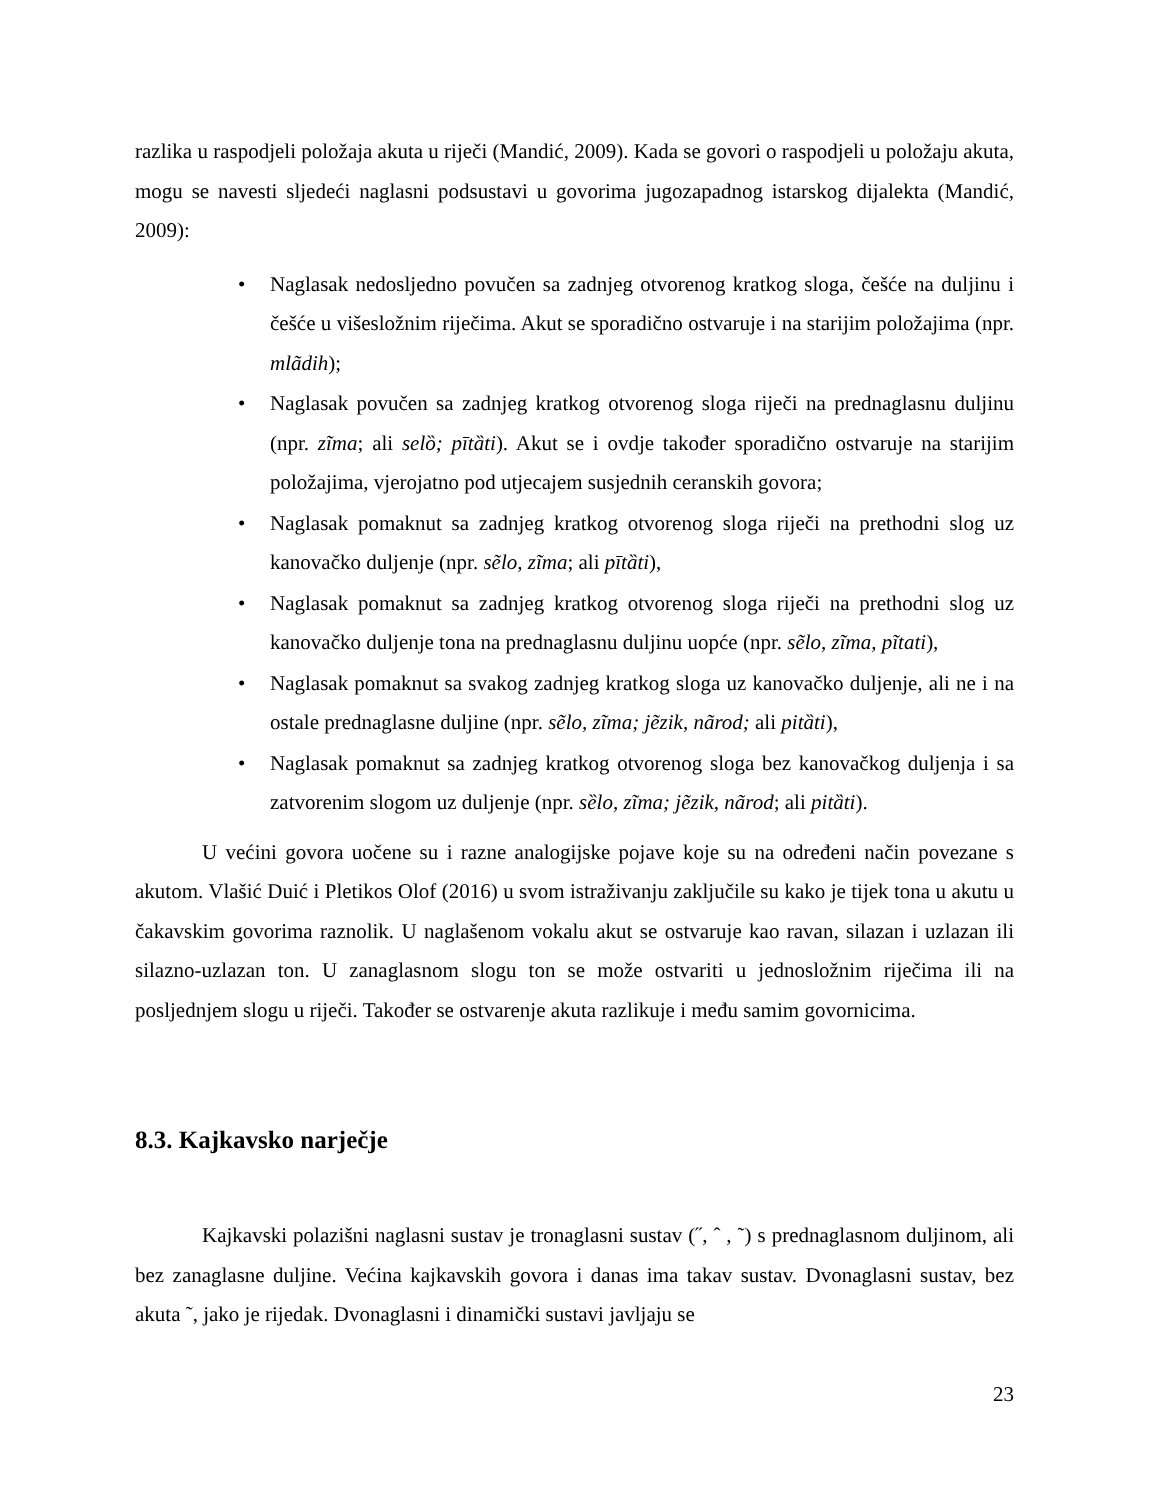razlika u raspodjeli položaja akuta u riječi (Mandić, 2009). Kada se govori o raspodjeli u položaju akuta, mogu se navesti sljedeći naglasni podsustavi u govorima jugozapadnog istarskog dijalekta (Mandić, 2009):
• Naglasak nedosljedno povučen sa zadnjeg otvorenog kratkog sloga, češće na duljinu i češće u višesložnim riječima. Akut se sporadično ostvaruje i na starijim položajima (npr. mlãdih);
• Naglasak povučen sa zadnjeg kratkog otvorenog sloga riječi na prednaglasnu duljinu (npr. zĩma; ali selȍ; pītȁti). Akut se i ovdje također sporadično ostvaruje na starijim položajima, vjerojatno pod utjecajem susjednih ceranskih govora;
• Naglasak pomaknut sa zadnjeg kratkog otvorenog sloga riječi na prethodni slog uz kanovačko duljenje (npr. sẽlo, zĩma; ali pītȁti),
• Naglasak pomaknut sa zadnjeg kratkog otvorenog sloga riječi na prethodni slog uz kanovačko duljenje tona na prednaglasnu duljinu uopće (npr. sẽlo, zĩma, pĩtati),
• Naglasak pomaknut sa svakog zadnjeg kratkog sloga uz kanovačko duljenje, ali ne i na ostale prednaglasne duljine (npr. sẽlo, zĩma; jẽzik, nãrod; ali pitȁti),
• Naglasak pomaknut sa zadnjeg kratkog otvorenog sloga bez kanovačkog duljenja i sa zatvorenim slogom uz duljenje (npr. sȅlo, zĩma; jẽzik, nãrod; ali pitȁti).
U većini govora uočene su i razne analogijske pojave koje su na određeni način povezane s akutom. Vlašić Duić i Pletikos Olof (2016) u svom istraživanju zaključile su kako je tijek tona u akutu u čakavskim govorima raznolik. U naglašenom vokalu akut se ostvaruje kao ravan, silazan i uzlazan ili silazno-uzlazan ton. U zanaglasnom slogu ton se može ostvariti u jednosložnim riječima ili na posljednjem slogu u riječi. Također se ostvarenje akuta razlikuje i među samim govornicima.
8.3. Kajkavsko narječje
Kajkavski polazišni naglasni sustav je tronaglasni sustav (˝, ˆ , ˜) s prednaglasnom duljinom, ali bez zanaglasne duljine. Većina kajkavskih govora i danas ima takav sustav. Dvonaglasni sustav, bez akuta ˜, jako je rijedak. Dvonaglasni i dinamički sustavi javljaju se
23